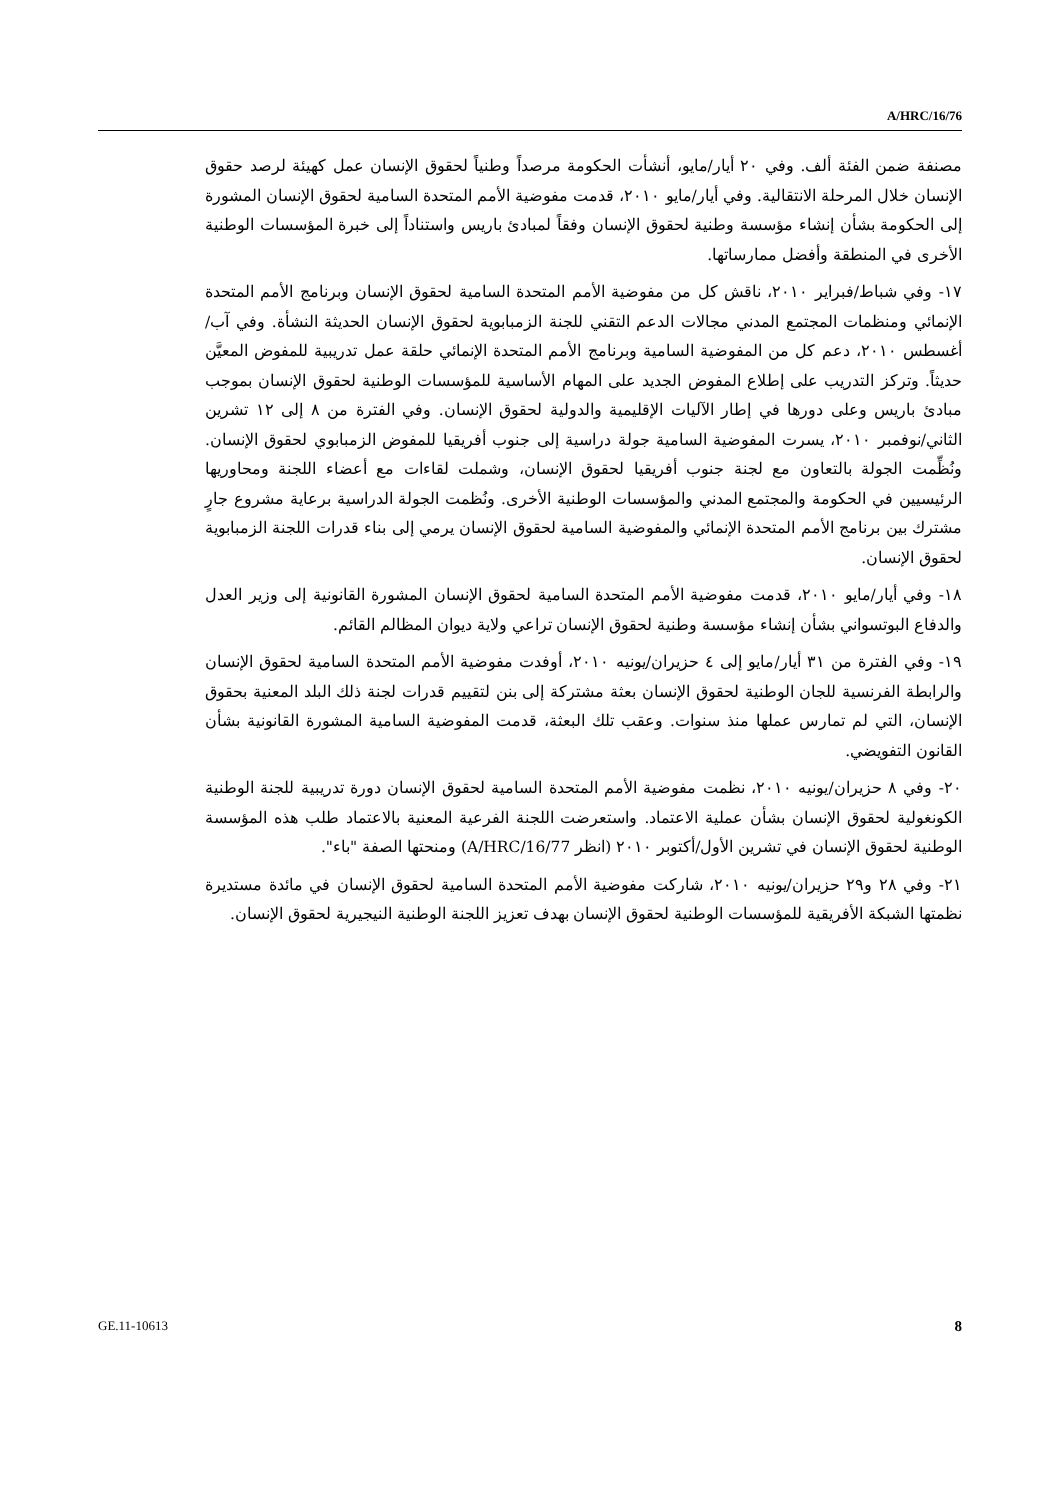A/HRC/16/76
مصنفة ضمن الفئة ألف. وفي ٢٠ أيار/مايو، أنشأت الحكومة مرصداً وطنياً لحقوق الإنسان عمل كهيئة لرصد حقوق الإنسان خلال المرحلة الانتقالية. وفي أيار/مايو ٢٠١٠، قدمت مفوضية الأمم المتحدة السامية لحقوق الإنسان المشورة إلى الحكومة بشأن إنشاء مؤسسة وطنية لحقوق الإنسان وفقاً لمبادئ باريس واستناداً إلى خبرة المؤسسات الوطنية الأخرى في المنطقة وأفضل ممارساتها.
١٧- وفي شباط/فبراير ٢٠١٠، ناقش كل من مفوضية الأمم المتحدة السامية لحقوق الإنسان وبرنامج الأمم المتحدة الإنمائي ومنظمات المجتمع المدني مجالات الدعم التقني للجنة الزمبابوية لحقوق الإنسان الحديثة النشأة. وفي آب/أغسطس ٢٠١٠، دعم كل من المفوضية السامية وبرنامج الأمم المتحدة الإنمائي حلقة عمل تدريبية للمفوض المعيَّن حديثاً. وتركز التدريب على إطلاع المفوض الجديد على المهام الأساسية للمؤسسات الوطنية لحقوق الإنسان بموجب مبادئ باريس وعلى دورها في إطار الآليات الإقليمية والدولية لحقوق الإنسان. وفي الفترة من ٨ إلى ١٢ تشرين الثاني/نوفمبر ٢٠١٠، يسرت المفوضية السامية جولة دراسية إلى جنوب أفريقيا للمفوض الزمبابوي لحقوق الإنسان. ونُظِّمت الجولة بالتعاون مع لجنة جنوب أفريقيا لحقوق الإنسان، وشملت لقاءات مع أعضاء اللجنة ومحاوريها الرئيسيين في الحكومة والمجتمع المدني والمؤسسات الوطنية الأخرى. ونُظمت الجولة الدراسية برعاية مشروع جارٍ مشترك بين برنامج الأمم المتحدة الإنمائي والمفوضية السامية لحقوق الإنسان يرمي إلى بناء قدرات اللجنة الزمبابوية لحقوق الإنسان.
١٨- وفي أيار/مايو ٢٠١٠، قدمت مفوضية الأمم المتحدة السامية لحقوق الإنسان المشورة القانونية إلى وزير العدل والدفاع البوتسواني بشأن إنشاء مؤسسة وطنية لحقوق الإنسان تراعي ولاية ديوان المظالم القائم.
١٩- وفي الفترة من ٣١ أيار/مايو إلى ٤ حزيران/يونيه ٢٠١٠، أوفدت مفوضية الأمم المتحدة السامية لحقوق الإنسان والرابطة الفرنسية للجان الوطنية لحقوق الإنسان بعثة مشتركة إلى بنن لتقييم قدرات لجنة ذلك البلد المعنية بحقوق الإنسان، التي لم تمارس عملها منذ سنوات. وعقب تلك البعثة، قدمت المفوضية السامية المشورة القانونية بشأن القانون التفويضي.
٢٠- وفي ٨ حزيران/يونيه ٢٠١٠، نظمت مفوضية الأمم المتحدة السامية لحقوق الإنسان دورة تدريبية للجنة الوطنية الكونغولية لحقوق الإنسان بشأن عملية الاعتماد. واستعرضت اللجنة الفرعية المعنية بالاعتماد طلب هذه المؤسسة الوطنية لحقوق الإنسان في تشرين الأول/أكتوبر ٢٠١٠ (انظر A/HRC/16/77) ومنحتها الصفة "باء".
٢١- وفي ٢٨ و٢٩ حزيران/يونيه ٢٠١٠، شاركت مفوضية الأمم المتحدة السامية لحقوق الإنسان في مائدة مستديرة نظمتها الشبكة الأفريقية للمؤسسات الوطنية لحقوق الإنسان بهدف تعزيز اللجنة الوطنية النيجيرية لحقوق الإنسان.
GE.11-10613 8